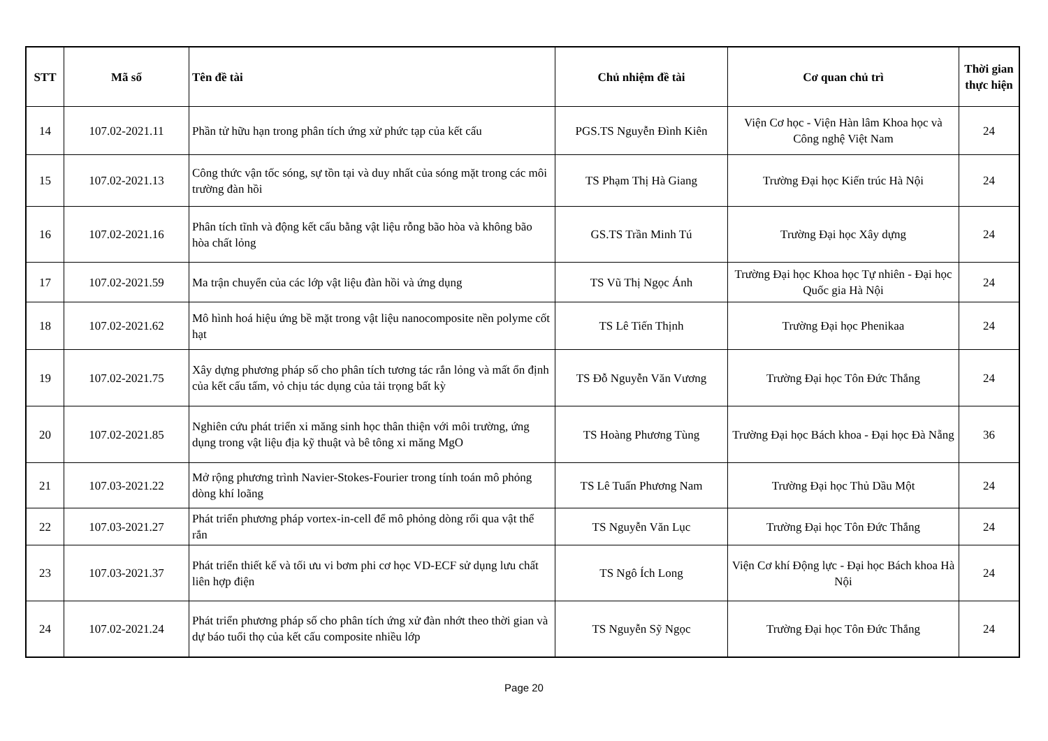| STT | Mã số | Tên đề tài | Chủ nhiệm đề tài | Cơ quan chủ trì | Thời gian thực hiện |
| --- | --- | --- | --- | --- | --- |
| 14 | 107.02-2021.11 | Phần tử hữu hạn trong phân tích ứng xử phức tạp của kết cấu | PGS.TS Nguyễn Đình Kiên | Viện Cơ học - Viện Hàn lâm Khoa học và Công nghệ Việt Nam | 24 |
| 15 | 107.02-2021.13 | Công thức vận tốc sóng, sự tồn tại và duy nhất của sóng mặt trong các môi trường đàn hồi | TS Phạm Thị Hà Giang | Trường Đại học Kiến trúc Hà Nội | 24 |
| 16 | 107.02-2021.16 | Phân tích tĩnh và động kết cấu bằng vật liệu rỗng bão hòa và không bão hòa chất lỏng | GS.TS Trần Minh Tú | Trường Đại học Xây dựng | 24 |
| 17 | 107.02-2021.59 | Ma trận chuyển của các lớp vật liệu đàn hồi và ứng dụng | TS Vũ Thị Ngọc Ánh | Trường Đại học Khoa học Tự nhiên - Đại học Quốc gia Hà Nội | 24 |
| 18 | 107.02-2021.62 | Mô hình hoá hiệu ứng bề mặt trong vật liệu nanocomposite nền polyme cốt hạt | TS Lê Tiến Thịnh | Trường Đại học Phenikaa | 24 |
| 19 | 107.02-2021.75 | Xây dựng phương pháp số cho phân tích tương tác rắn lỏng và mất ổn định của kết cấu tấm, vỏ chịu tác dụng của tải trọng bất kỳ | TS Đỗ Nguyễn Văn Vương | Trường Đại học Tôn Đức Thắng | 24 |
| 20 | 107.02-2021.85 | Nghiên cứu phát triển xi măng sinh học thân thiện với môi trường, ứng dụng trong vật liệu địa kỹ thuật và bê tông xi măng MgO | TS Hoàng Phương Tùng | Trường Đại học Bách khoa - Đại học Đà Nẵng | 36 |
| 21 | 107.03-2021.22 | Mở rộng phương trình Navier-Stokes-Fourier trong tính toán mô phỏng dòng khí loãng | TS Lê Tuấn Phương Nam | Trường Đại học Thủ Dầu Một | 24 |
| 22 | 107.03-2021.27 | Phát triển phương pháp vortex-in-cell để mô phỏng dòng rối qua vật thể rắn | TS Nguyễn Văn Lục | Trường Đại học Tôn Đức Thắng | 24 |
| 23 | 107.03-2021.37 | Phát triển thiết kế và tối ưu vi bơm phi cơ học VD-ECF sử dụng lưu chất liên hợp điện | TS Ngô Ích Long | Viện Cơ khí Động lực - Đại học Bách khoa Hà Nội | 24 |
| 24 | 107.02-2021.24 | Phát triển phương pháp số cho phân tích ứng xử đàn nhớt theo thời gian và dự báo tuổi thọ của kết cấu composite nhiều lớp | TS Nguyễn Sỹ Ngọc | Trường Đại học Tôn Đức Thắng | 24 |
Page 20